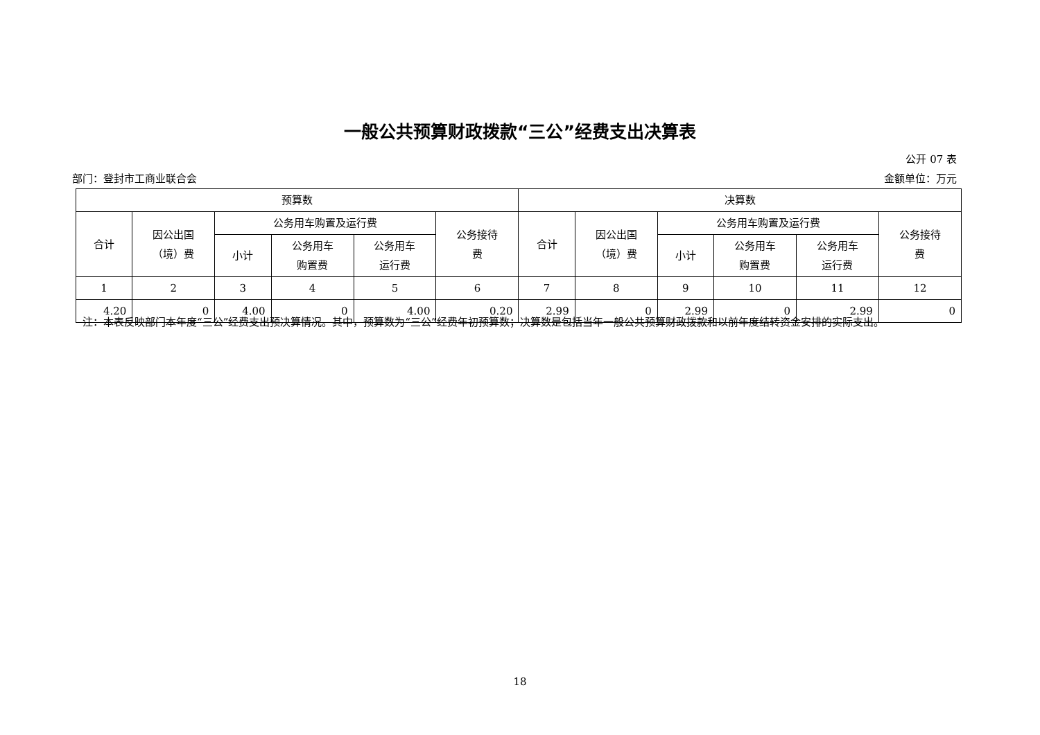一般公共预算财政拨款“三公”经费支出决算表
公开 07 表
部门：登封市工商业联合会 金额单位：万元
| 预算数 | | | | | | 决算数 | | | | | |
| --- | --- | --- | --- | --- | --- | --- | --- | --- | --- | --- | --- |
| 合计 | 因公出国 （境）费 | 公务用车购置及运行费 | | | 公务接待 费 | 合计 | 因公出国 （境）费 | 公务用车购置及运行费 | | | 公务接待 费 |
| | | 小计 | 公务用车 购置费 | 公务用车 运行费 | | | | 小计 | 公务用车 购置费 | 公务用车 运行费 | |
| 1 | 2 | 3 | 4 | 5 | 6 | 7 | 8 | 9 | 10 | 11 | 12 |
| 4.20 | 0 | 4.00 | 0 | 4.00 | 0.20 | 2.99 | 0 | 2.99 | 0 | 2.99 | 0 |
注：本表反映部门本年度“三公”经费支出预决算情况。其中，预算数为“三公”经费年初预算数；决算数是包括当年一般公共预算财政拨款和以前年度结转资金安排的实际支出。
18